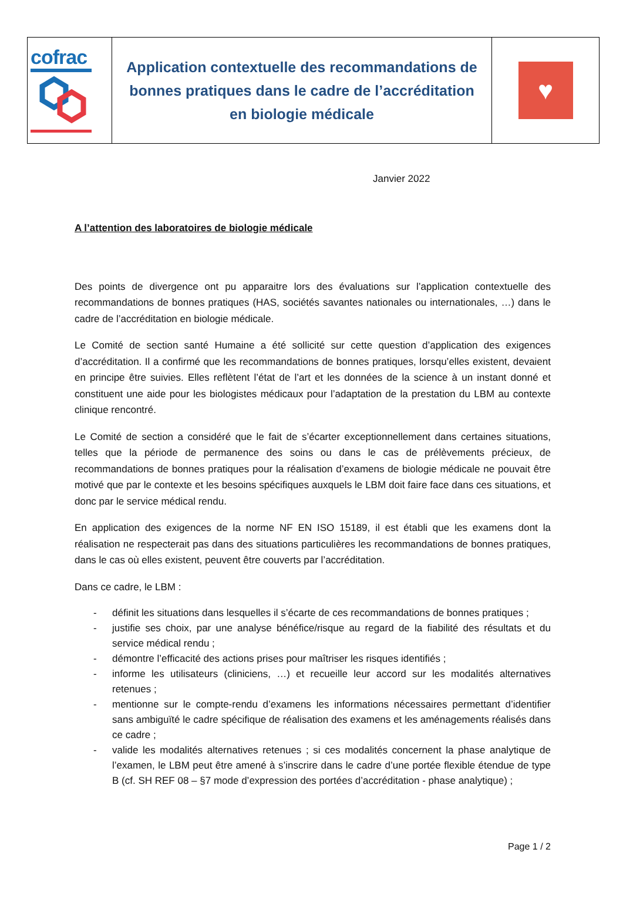| cofrac | Application contextuelle des recommandations de bonnes pratiques dans le cadre de l’accréditation en biologie médicale | ♥ |
Janvier 2022
A l’attention des laboratoires de biologie médicale
Des points de divergence ont pu apparaitre lors des évaluations sur l’application contextuelle des recommandations de bonnes pratiques (HAS, sociétés savantes nationales ou internationales, …) dans le cadre de l’accréditation en biologie médicale.
Le Comité de section santé Humaine a été sollicité sur cette question d’application des exigences d’accréditation. Il a confirmé que les recommandations de bonnes pratiques, lorsqu’elles existent, devaient en principe être suivies. Elles reflètent l’état de l’art et les données de la science à un instant donné et constituent une aide pour les biologistes médicaux pour l’adaptation de la prestation du LBM au contexte clinique rencontré.
Le Comité de section a considéré que le fait de s’écarter exceptionnellement dans certaines situations, telles que la période de permanence des soins ou dans le cas de prélèvements précieux, de recommandations de bonnes pratiques pour la réalisation d’examens de biologie médicale ne pouvait être motivé que par le contexte et les besoins spécifiques auxquels le LBM doit faire face dans ces situations, et donc par le service médical rendu.
En application des exigences de la norme NF EN ISO 15189, il est établi que les examens dont la réalisation ne respecterait pas dans des situations particulières les recommandations de bonnes pratiques, dans le cas où elles existent, peuvent être couverts par l’accréditation.
Dans ce cadre, le LBM :
- définit les situations dans lesquelles il s’écarte de ces recommandations de bonnes pratiques ;
- justifie ses choix, par une analyse bénéfice/risque au regard de la fiabilité des résultats et du service médical rendu ;
- démontre l’efficacité des actions prises pour maîtriser les risques identifiés ;
- informe les utilisateurs (cliniciens, …) et recueille leur accord sur les modalités alternatives retenues ;
- mentionne sur le compte-rendu d’examens les informations nécessaires permettant d’identifier sans ambiguïté le cadre spécifique de réalisation des examens et les aménagements réalisés dans ce cadre ;
- valide les modalités alternatives retenues ; si ces modalités concernent la phase analytique de l’examen, le LBM peut être amené à s’inscrire dans le cadre d’une portée flexible étendue de type B (cf. SH REF 08 – §7 mode d’expression des portées d’accréditation - phase analytique) ;
Page 1 / 2